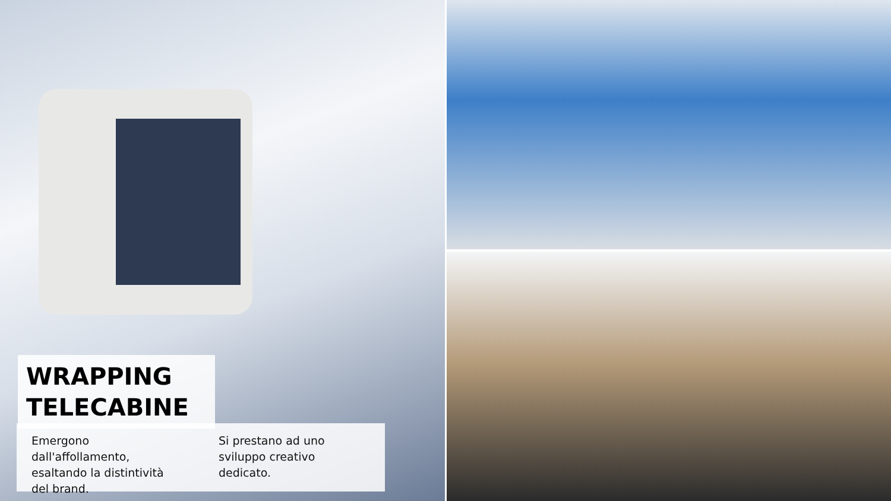WRAPPING
TELECABINE
Emergono dall'affollamento, esaltando la distintività del brand.
Si prestano ad uno sviluppo creativo dedicato.